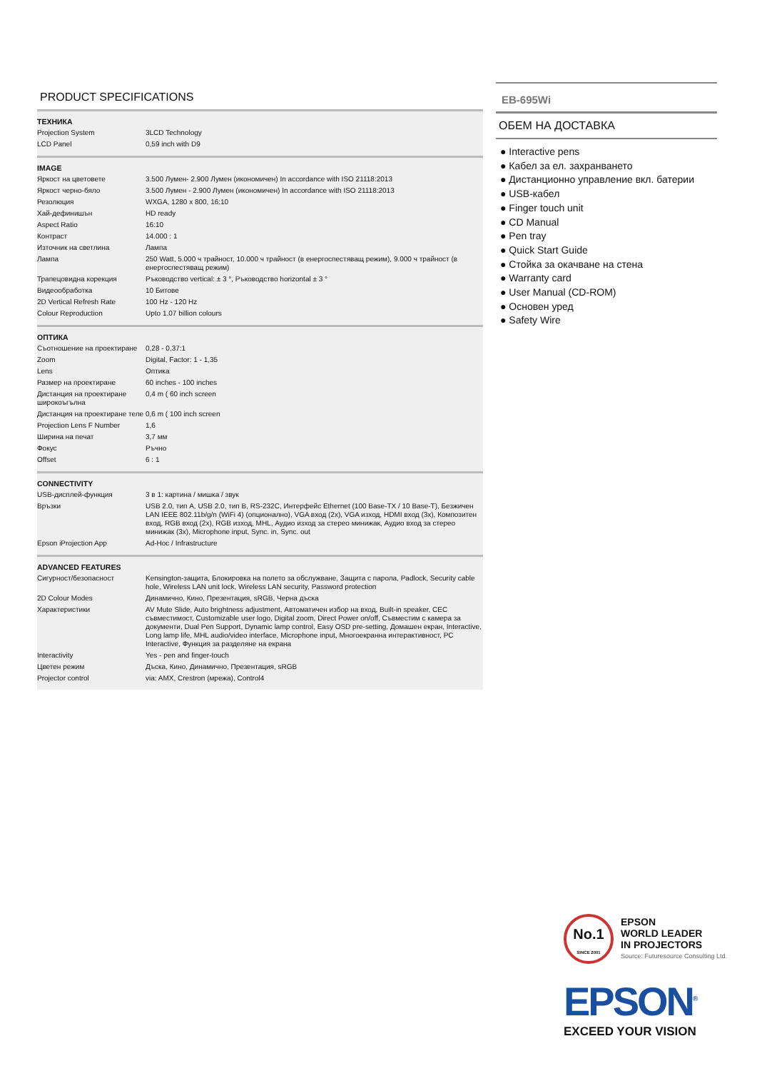PRODUCT SPECIFICATIONS
ТЕХНИКА
| Projection System | 3LCD Technology |
| LCD Panel | 0,59 inch with D9 |
IMAGE
| Яркост на цветовете | 3.500 Лумен- 2.900 Лумен (икономичен) In accordance with ISO 21118:2013 |
| Яркост черно-бяло | 3.500 Лумен - 2.900 Лумен (икономичен) In accordance with ISO 21118:2013 |
| Резолюция | WXGA, 1280 x 800, 16:10 |
| Хай-дефинишън | HD ready |
| Aspect Ratio | 16:10 |
| Контраст | 14.000 : 1 |
| Източник на светлина | Лампа |
| Лампа | 250 Watt, 5.000 ч трайност, 10.000 ч трайност (в енергоспестяващ режим), 9.000 ч трайност (в енергоспестяващ режим) |
| Трапецовидна корекция | Ръководство vertical: ± 3 °, Ръководство horizontal ± 3 ° |
| Видеообработка | 10 Битове |
| 2D Vertical Refresh Rate | 100 Hz - 120 Hz |
| Colour Reproduction | Upto 1.07 billion colours |
ОПТИКА
| Съотношение на проектиране | 0,28 - 0,37:1 |
| Zoom | Digital, Factor: 1 - 1,35 |
| Lens | Оптика |
| Размер на проектиране | 60 inches - 100 inches |
| Дистанция на проектиране широкоъгълна | 0,4 m ( 60 inch screen |
| Дистанция на проектиране теле | 0,6 m ( 100 inch screen |
| Projection Lens F Number | 1,6 |
| Ширина на печат | 3,7 мм |
| Фокус | Ръчно |
| Offset | 6 : 1 |
CONNECTIVITY
| USB-дисплей-функция | 3 в 1: картина / мишка / звук |
| Връзки | USB 2.0, тип A, USB 2.0, тип B, RS-232C, Интерфейс Ethernet (100 Base-TX / 10 Base-T), Безжичен LAN IEEE 802.11b/g/n (WiFi 4) (опционално), VGA вход (2x), VGA изход, HDMI вход (3x), Композитен вход, RGB вход (2x), RGB изход, MHL, Аудио изход за стерео минижак, Аудио вход за стерео минижак (3x), Microphone input, Sync. in, Sync. out |
| Epson iProjection App | Ad-Hoc / Infrastructure |
ADVANCED FEATURES
| Сигурност/безопасност | Kensington-защита, Блокировка на полето за обслужване, Защита с парола, Padlock, Security cable hole, Wireless LAN unit lock, Wireless LAN security, Password protection |
| 2D Colour Modes | Динамично, Кино, Презентация, sRGB, Черна дъска |
| Характеристики | AV Mute Slide, Auto brightness adjustment, Автоматичен избор на вход, Built-in speaker, CEC съвместимост, Customizable user logo, Digital zoom, Direct Power on/off, Съвместим с камера за документи, Dual Pen Support, Dynamic lamp control, Easy OSD pre-setting, Домашен екран, Interactive, Long lamp life, MHL audio/video interface, Microphone input, Многоекранна интерактивност, PC Interactive, Функция за разделяне на екрана |
| Interactivity | Yes - pen and finger-touch |
| Цветен режим | Дъска, Кино, Динамично, Презентация, sRGB |
| Projector control | via: AMX, Crestron (мрежа), Control4 |
EB-695Wi
ОБЕМ НА ДОСТАВКА
● Interactive pens
● Кабел за ел. захранването
● Дистанционно управление вкл. батерии
● USB-кабел
● Finger touch unit
● CD Manual
● Pen tray
● Quick Start Guide
● Стойка за окачване на стена
● Warranty card
● User Manual (CD-ROM)
● Основен уред
● Safety Wire
No.1
SINCE 2001
EPSON
WORLD LEADER
IN PROJECTORS
Source: Futuresource Consulting Ltd.
EPSON<sup>®</sup>
EXCEED YOUR VISION